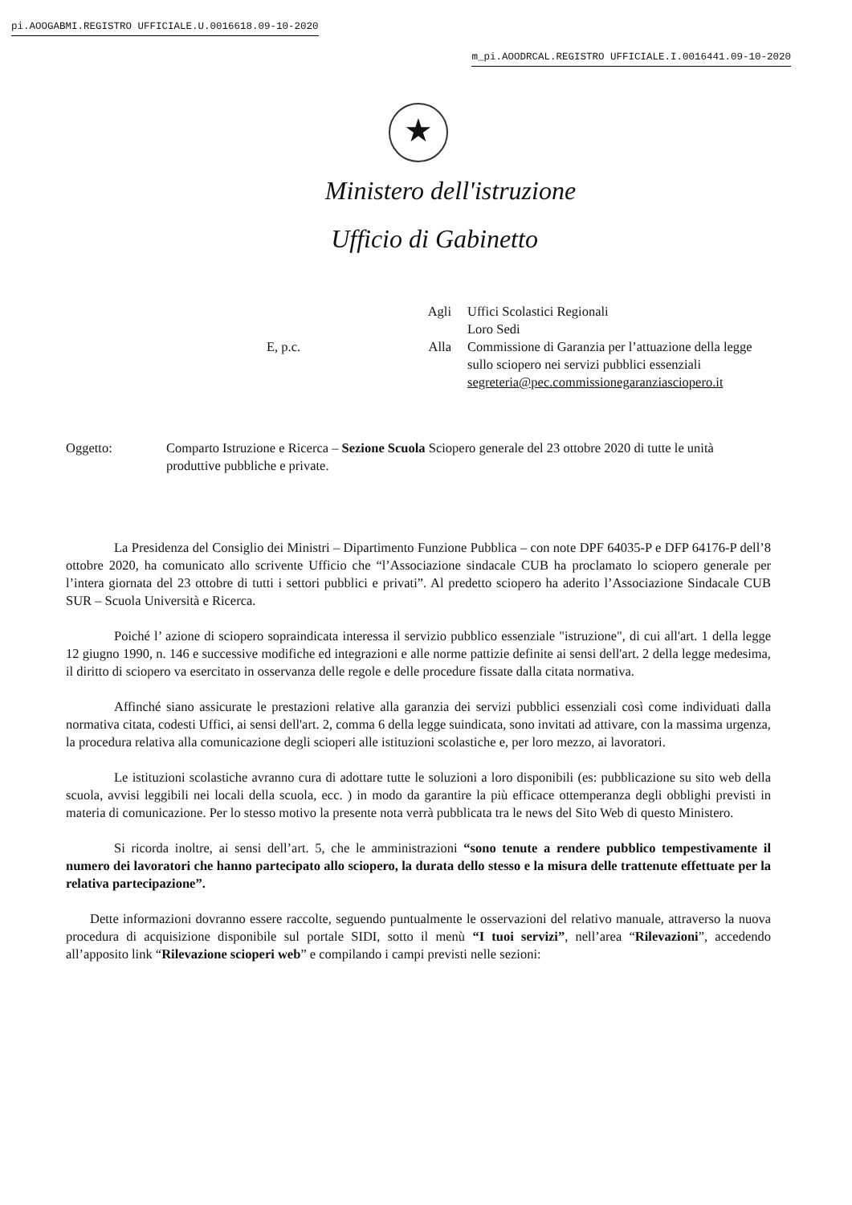pi.AOOGABMI.REGISTRO UFFICIALE.U.0016618.09-10-2020
m_pi.AOODRCAL.REGISTRO UFFICIALE.I.0016441.09-10-2020
★
Ministero dell'istruzione
Ufficio di Gabinetto
Agli
Uffici Scolastici Regionali
Loro Sedi
E, p.c.
Alla
Commissione di Garanzia per l’attuazione della legge sullo sciopero nei servizi pubblici essenziali
segreteria@pec.commissionegaranziasciopero.it
Oggetto:
Comparto Istruzione e Ricerca – Sezione Scuola Sciopero generale del 23 ottobre 2020 di tutte le unità produttive pubbliche e private.
La Presidenza del Consiglio dei Ministri – Dipartimento Funzione Pubblica – con note DPF 64035-P e DFP 64176-P dell’8 ottobre 2020, ha comunicato allo scrivente Ufficio che “l’Associazione sindacale CUB ha proclamato lo sciopero generale per l’intera giornata del 23 ottobre di tutti i settori pubblici e privati”. Al predetto sciopero ha aderito l’Associazione Sindacale CUB SUR – Scuola Università e Ricerca.
Poiché l’ azione di sciopero sopraindicata interessa il servizio pubblico essenziale "istruzione", di cui all'art. 1 della legge 12 giugno 1990, n. 146 e successive modifiche ed integrazioni e alle norme pattizie definite ai sensi dell'art. 2 della legge medesima, il diritto di sciopero va esercitato in osservanza delle regole e delle procedure fissate dalla citata normativa.
Affinché siano assicurate le prestazioni relative alla garanzia dei servizi pubblici essenziali così come individuati dalla normativa citata, codesti Uffici, ai sensi dell'art. 2, comma 6 della legge suindicata, sono invitati ad attivare, con la massima urgenza, la procedura relativa alla comunicazione degli scioperi alle istituzioni scolastiche e, per loro mezzo, ai lavoratori.
Le istituzioni scolastiche avranno cura di adottare tutte le soluzioni a loro disponibili (es: pubblicazione su sito web della scuola, avvisi leggibili nei locali della scuola, ecc. ) in modo da garantire la più efficace ottemperanza degli obblighi previsti in materia di comunicazione. Per lo stesso motivo la presente nota verrà pubblicata tra le news del Sito Web di questo Ministero.
Si ricorda inoltre, ai sensi dell’art. 5, che le amministrazioni “sono tenute a rendere pubblico tempestivamente il numero dei lavoratori che hanno partecipato allo sciopero, la durata dello stesso e la misura delle trattenute effettuate per la relativa partecipazione”.
Dette informazioni dovranno essere raccolte, seguendo puntualmente le osservazioni del relativo manuale, attraverso la nuova procedura di acquisizione disponibile sul portale SIDI, sotto il menù “I tuoi servizi”, nell’area “Rilevazioni”, accedendo all’apposito link “Rilevazione scioperi web” e compilando i campi previsti nelle sezioni: